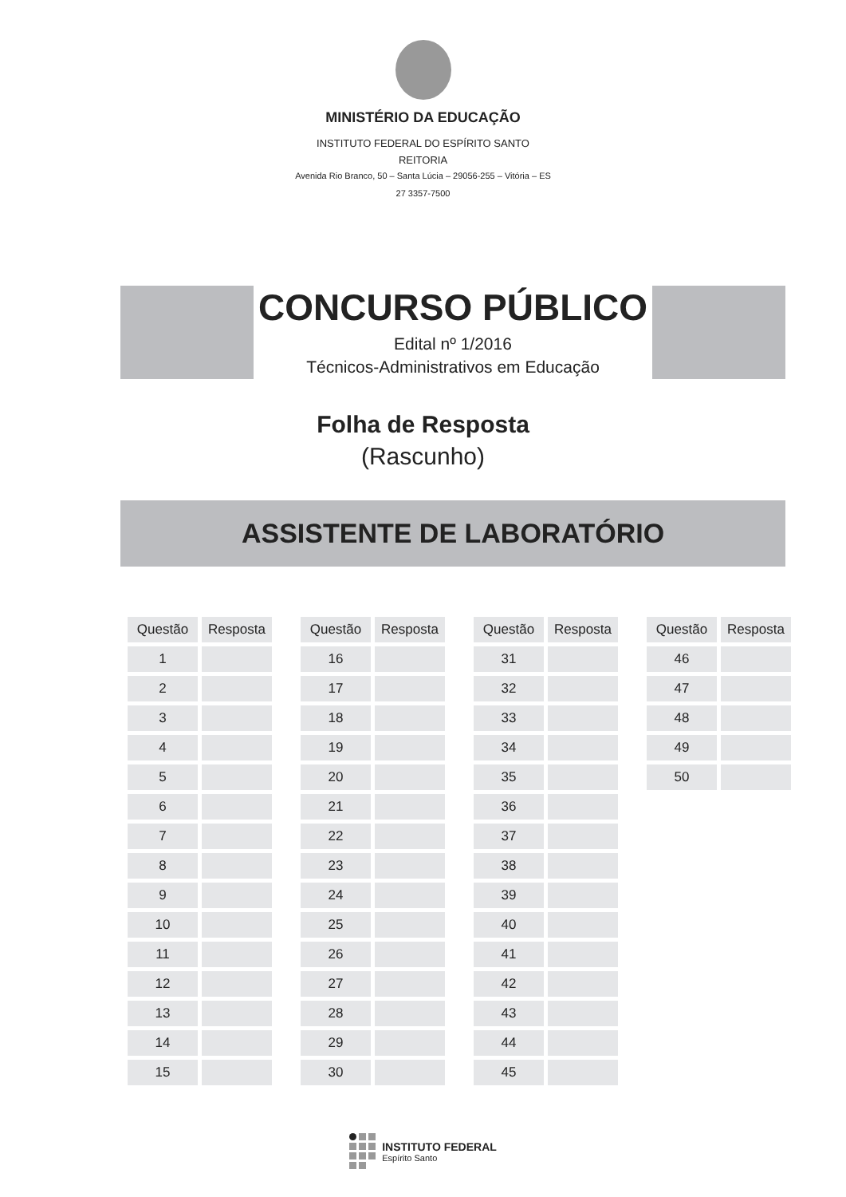MINISTÉRIO DA EDUCAÇÃO
INSTITUTO FEDERAL DO ESPÍRITO SANTO
REITORIA
Avenida Rio Branco, 50 – Santa Lúcia – 29056-255 – Vitória – ES
27 3357-7500
CONCURSO PÚBLICO
Edital nº 1/2016
Técnicos-Administrativos em Educação
Folha de Resposta
(Rascunho)
ASSISTENTE DE LABORATÓRIO
| Questão | Resposta |
| --- | --- |
| 1 | |
| 2 | |
| 3 | |
| 4 | |
| 5 | |
| 6 | |
| 7 | |
| 8 | |
| 9 | |
| 10 | |
| 11 | |
| 12 | |
| 13 | |
| 14 | |
| 15 | |
| Questão | Resposta |
| --- | --- |
| 16 | |
| 17 | |
| 18 | |
| 19 | |
| 20 | |
| 21 | |
| 22 | |
| 23 | |
| 24 | |
| 25 | |
| 26 | |
| 27 | |
| 28 | |
| 29 | |
| 30 | |
| Questão | Resposta |
| --- | --- |
| 31 | |
| 32 | |
| 33 | |
| 34 | |
| 35 | |
| 36 | |
| 37 | |
| 38 | |
| 39 | |
| 40 | |
| 41 | |
| 42 | |
| 43 | |
| 44 | |
| 45 | |
| Questão | Resposta |
| --- | --- |
| 46 | |
| 47 | |
| 48 | |
| 49 | |
| 50 | |
INSTITUTO FEDERAL
Espírito Santo